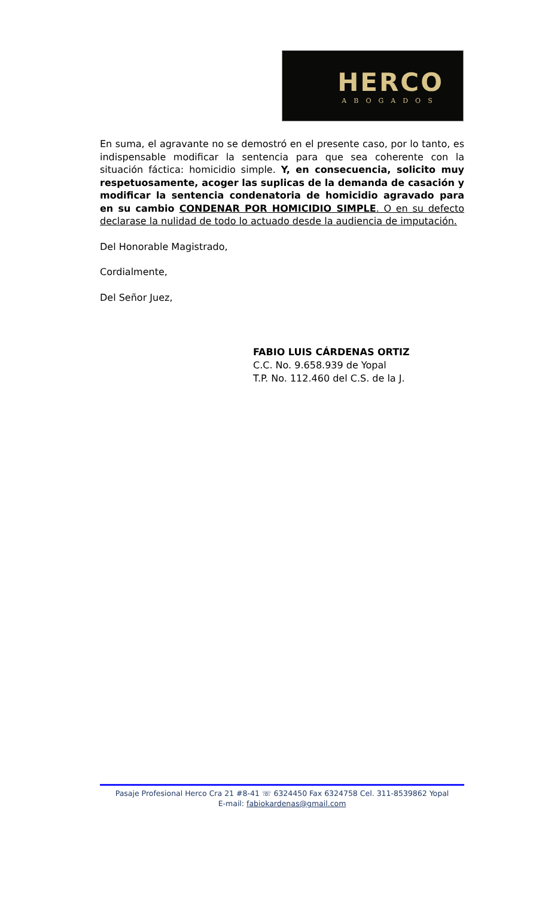HERCO
ABOGADOS
En suma, el agravante no se demostró en el presente caso, por lo tanto, es indispensable modificar la sentencia para que sea coherente con la situación fáctica: homicidio simple. Y, en consecuencia, solicito muy respetuosamente, acoger las suplicas de la demanda de casación y modificar la sentencia condenatoria de homicidio agravado para en su cambio CONDENAR POR HOMICIDIO SIMPLE. O en su defecto declarase la nulidad de todo lo actuado desde la audiencia de imputación.
Del Honorable Magistrado,
Cordialmente,
Del Señor Juez,
FABIO LUIS CÁRDENAS ORTIZ
C.C. No. 9.658.939 de Yopal
T.P. No. 112.460 del C.S. de la J.
Pasaje Profesional Herco Cra 21 #8-41 ☏ 6324450 Fax 6324758 Cel. 311-8539862 Yopal
E-mail: fabiokardenas@gmail.com